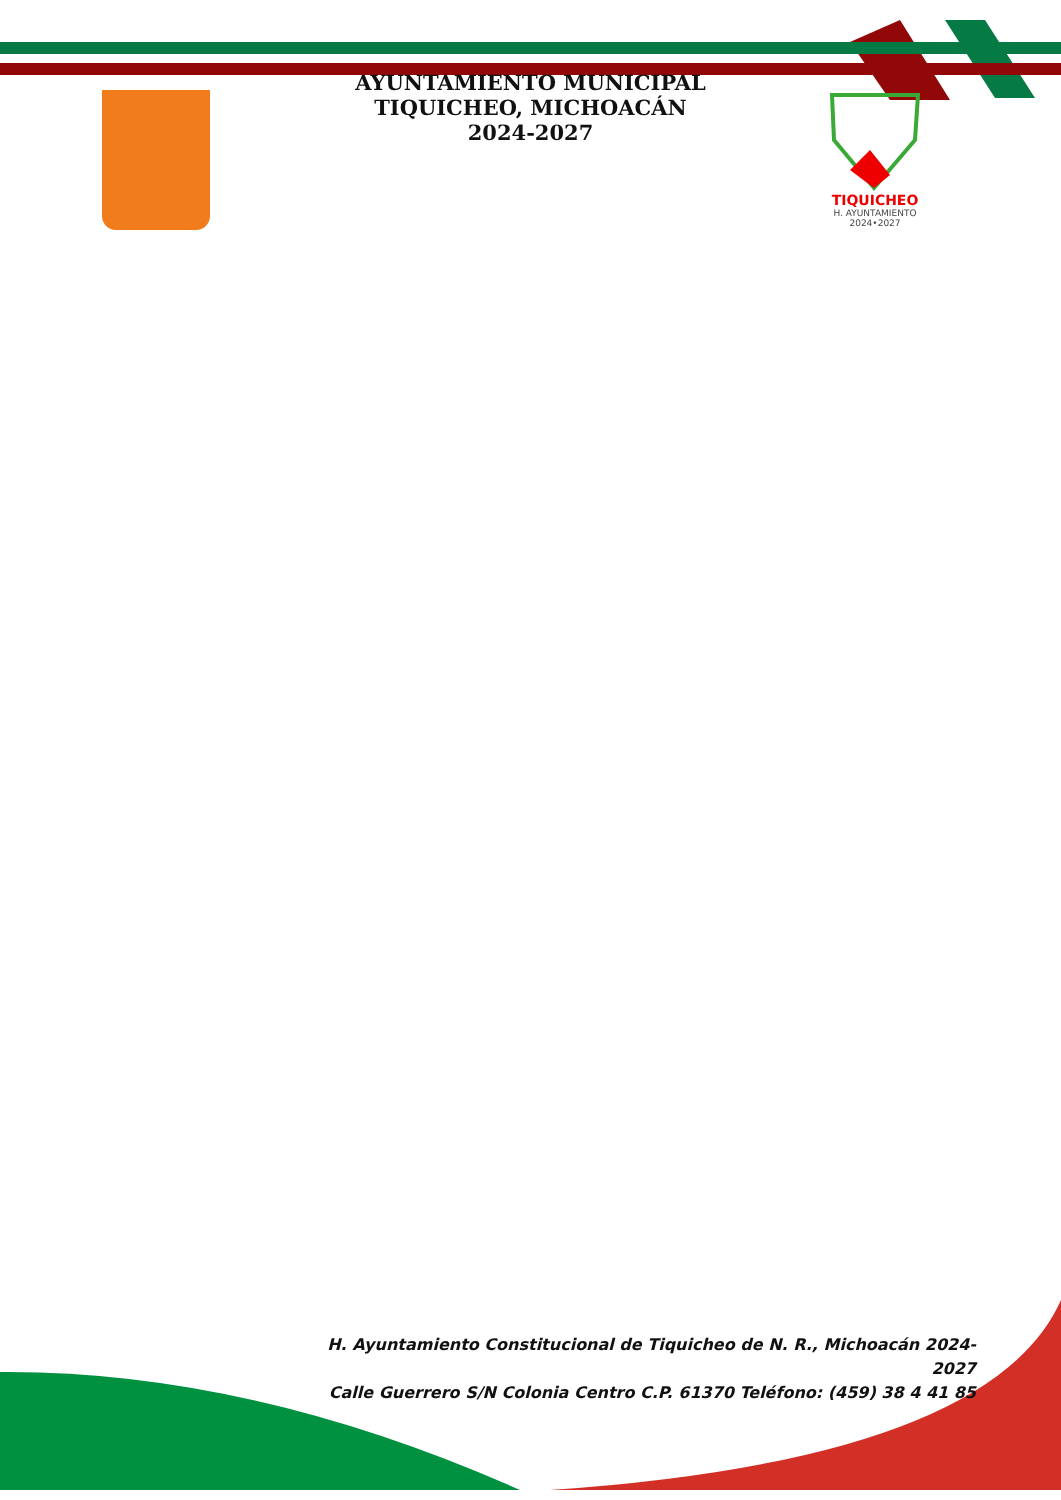AYUNTAMIENTO MUNICIPAL
TIQUICHEO, MICHOACÁN
2024-2027
TIQUICHEO
H. AYUNTAMIENTO
2024•2027
H. Ayuntamiento Constitucional de Tiquicheo de N. R., Michoacán 2024-2027
Calle Guerrero S/N Colonia Centro C.P. 61370 Teléfono: (459) 38 4 41 85